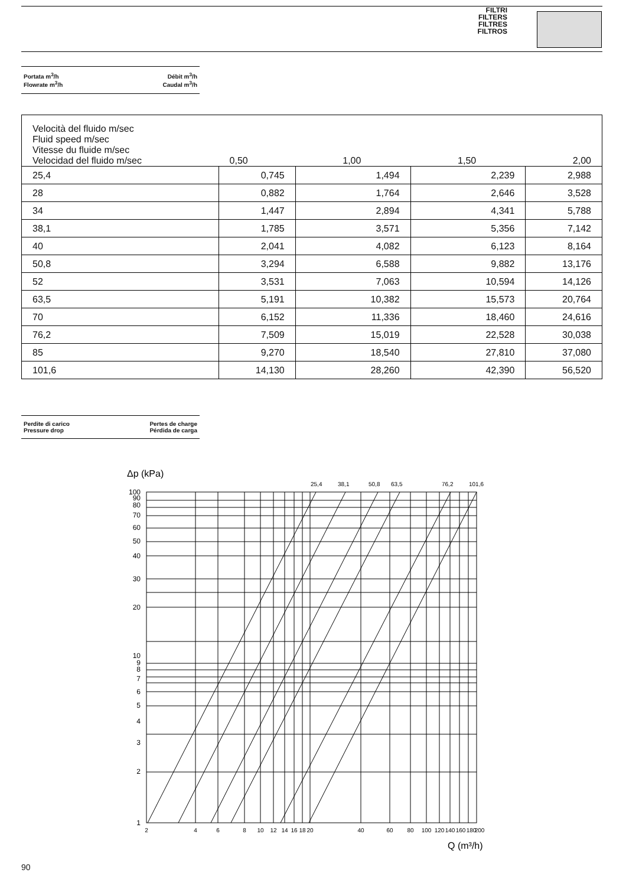FILTRI
FILTERS
FILTRES
FILTROS
Portata m<sup>3</sup>/h
Flowrate m<sup>3</sup>/h
Débit m<sup>3</sup>/h
Caudal m<sup>3</sup>/h
| Velocità del fluido m/sec Fluid speed m/sec Vitesse du fluide m/sec Velocidad del fluido m/sec | 0,50 | 1,00 | 1,50 | 2,00 |
| 25,4 | 0,745 | 1,494 | 2,239 | 2,988 |
| 28 | 0,882 | 1,764 | 2,646 | 3,528 |
| 34 | 1,447 | 2,894 | 4,341 | 5,788 |
| 38,1 | 1,785 | 3,571 | 5,356 | 7,142 |
| 40 | 2,041 | 4,082 | 6,123 | 8,164 |
| 50,8 | 3,294 | 6,588 | 9,882 | 13,176 |
| 52 | 3,531 | 7,063 | 10,594 | 14,126 |
| 63,5 | 5,191 | 10,382 | 15,573 | 20,764 |
| 70 | 6,152 | 11,336 | 18,460 | 24,616 |
| 76,2 | 7,509 | 15,019 | 22,528 | 30,038 |
| 85 | 9,270 | 18,540 | 27,810 | 37,080 |
| 101,6 | 14,130 | 28,260 | 42,390 | 56,520 |
Perdite di carico
Pressure drop
Pertes de charge
Pérdida de carga
Δp (kPa)
25,4
38,1
50,8
63,5
76,2
101,6
100
90
80
70
60
50
40
30
20
10
9
8
7
6
5
4
3
2
1
2
4
6
8
10
12
14
16
18
20
40
60
80
100
120
140
160
180
200
Q (m³/h)
90